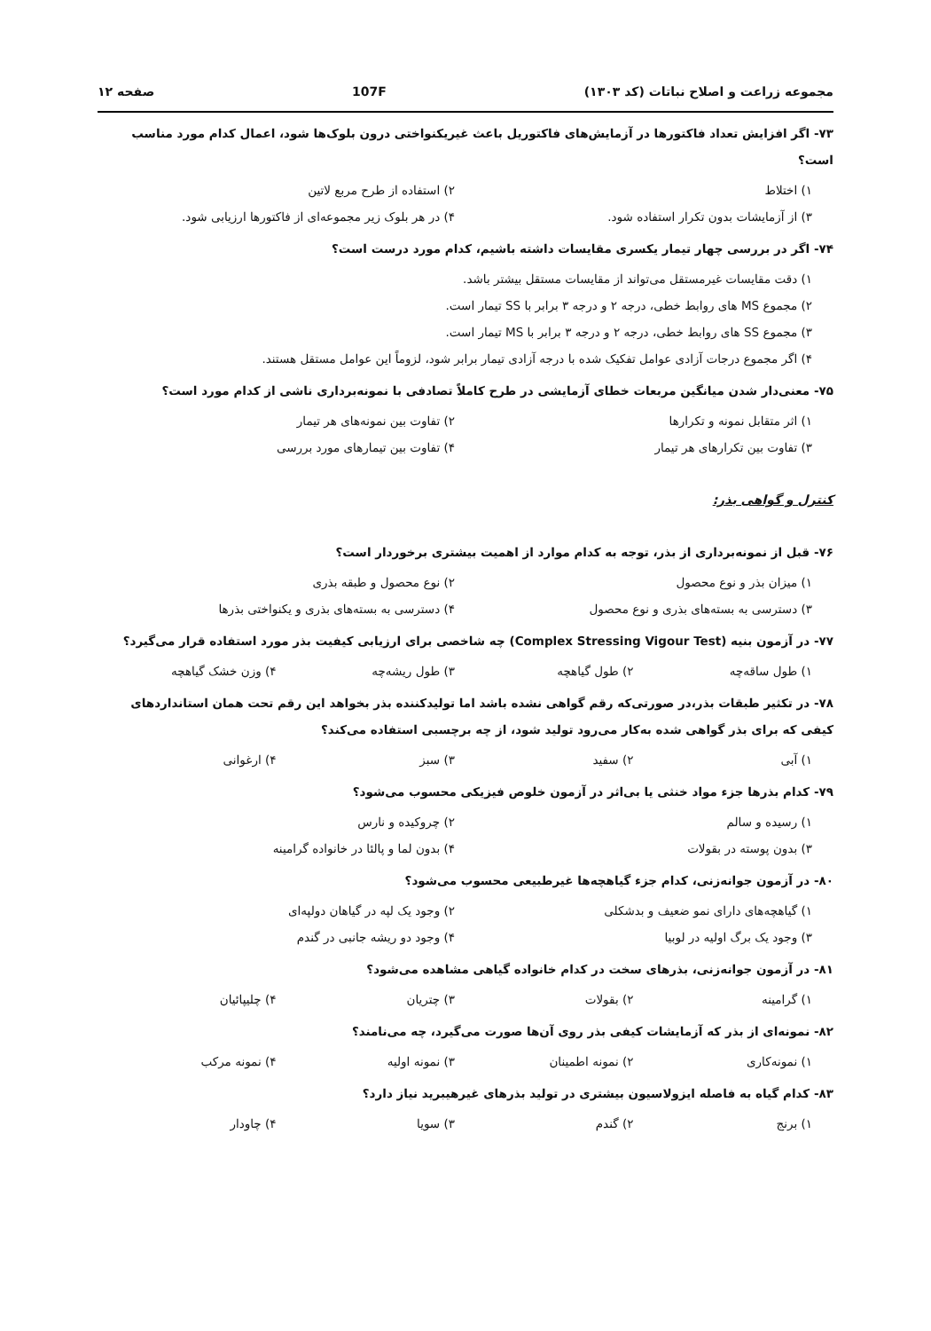مجموعه زراعت و اصلاح نباتات (کد ۱۳۰۳) 107F صفحه ۱۲
۷۳- اگر افزایش تعداد فاکتورها در آزمایش‌های فاکتوریل باعث غیریکنواختی درون بلوک‌ها شود، اعمال کدام مورد مناسب است؟
۱) اختلاط ۲) استفاده از طرح مربع لاتین ۳) از آزمایشات بدون تکرار استفاده شود. ۴) در هر بلوک زیر مجموعه‌ای از فاکتورها ارزیابی شود.
۷۴- اگر در بررسی چهار تیمار یکسری مقایسات داشته باشیم، کدام مورد درست است؟
۱) دقت مقایسات غیرمستقل می‌تواند از مقایسات مستقل بیشتر باشد.
۲) مجموع MS های روابط خطی، درجه ۲ و درجه ۳ برابر با SS تیمار است.
۳) مجموع SS های روابط خطی، درجه ۲ و درجه ۳ برابر با MS تیمار است.
۴) اگر مجموع درجات آزادی عوامل تفکیک شده با درجه آزادی تیمار برابر شود، لزوماً این عوامل مستقل هستند.
۷۵- معنی‌دار شدن میانگین مربعات خطای آزمایشی در طرح کاملاً تصادفی با نمونه‌برداری ناشی از کدام مورد است؟
۱) اثر متقابل نمونه و تکرارها ۲) تفاوت بین نمونه‌های هر تیمار ۳) تفاوت بین تکرارهای هر تیمار ۴) تفاوت بین تیمارهای مورد بررسی
کنترل و گواهی بذر:
۷۶- قبل از نمونه‌برداری از بذر، توجه به کدام موارد از اهمیت بیشتری برخوردار است؟
۱) میزان بذر و نوع محصول ۲) نوع محصول و طبقه بذری ۳) دسترسی به بسته‌های بذری و نوع محصول ۴) دسترسی به بسته‌های بذری و یکنواختی بذرها
۷۷- در آزمون بنیه (Complex Stressing Vigour Test) چه شاخصی برای ارزیابی کیفیت بذر مورد استفاده قرار می‌گیرد؟
۱) طول ساقه‌چه ۲) طول گیاهچه ۳) طول ریشه‌چه ۴) وزن خشک گیاهچه
۷۸- در تکثیر طبقات بذر،در صورتی‌که رقم گواهی نشده باشد اما تولیدکننده بذر بخواهد این رقم تحت همان استانداردهای کیفی که برای بذر گواهی شده به‌کار می‌رود تولید شود، از چه برچسبی استفاده می‌کند؟
۱) آبی ۲) سفید ۳) سبز ۴) ارغوانی
۷۹- کدام بذرها جزء مواد خنثی یا بی‌اثر در آزمون خلوص فیزیکی محسوب می‌شود؟
۱) رسیده و سالم ۲) چروکیده و نارس ۳) بدون پوسته در بقولات ۴) بدون لما و پالئا در خانواده گرامینه
۸۰- در آزمون جوانه‌زنی، کدام جزء گیاهچه‌ها غیرطبیعی محسوب می‌شود؟
۱) گیاهچه‌های دارای نمو ضعیف و بدشکلی ۲) وجود یک لپه در گیاهان دولپه‌ای ۳) وجود یک برگ اولیه در لوبیا ۴) وجود دو ریشه جانبی در گندم
۸۱- در آزمون جوانه‌زنی، بذرهای سخت در کدام خانواده گیاهی مشاهده می‌شود؟
۱) گرامینه ۲) بقولات ۳) چتریان ۴) چلیپائیان
۸۲- نمونه‌ای از بذر که آزمایشات کیفی بذر روی آن‌ها صورت می‌گیرد، چه می‌نامند؟
۱) نمونه‌کاری ۲) نمونه اطمینان ۳) نمونه اولیه ۴) نمونه مرکب
۸۳- کدام گیاه به فاصله ایزولاسیون بیشتری در تولید بذرهای غیرهیبرید نیاز دارد؟
۱) برنج ۲) گندم ۳) سویا ۴) چاودار